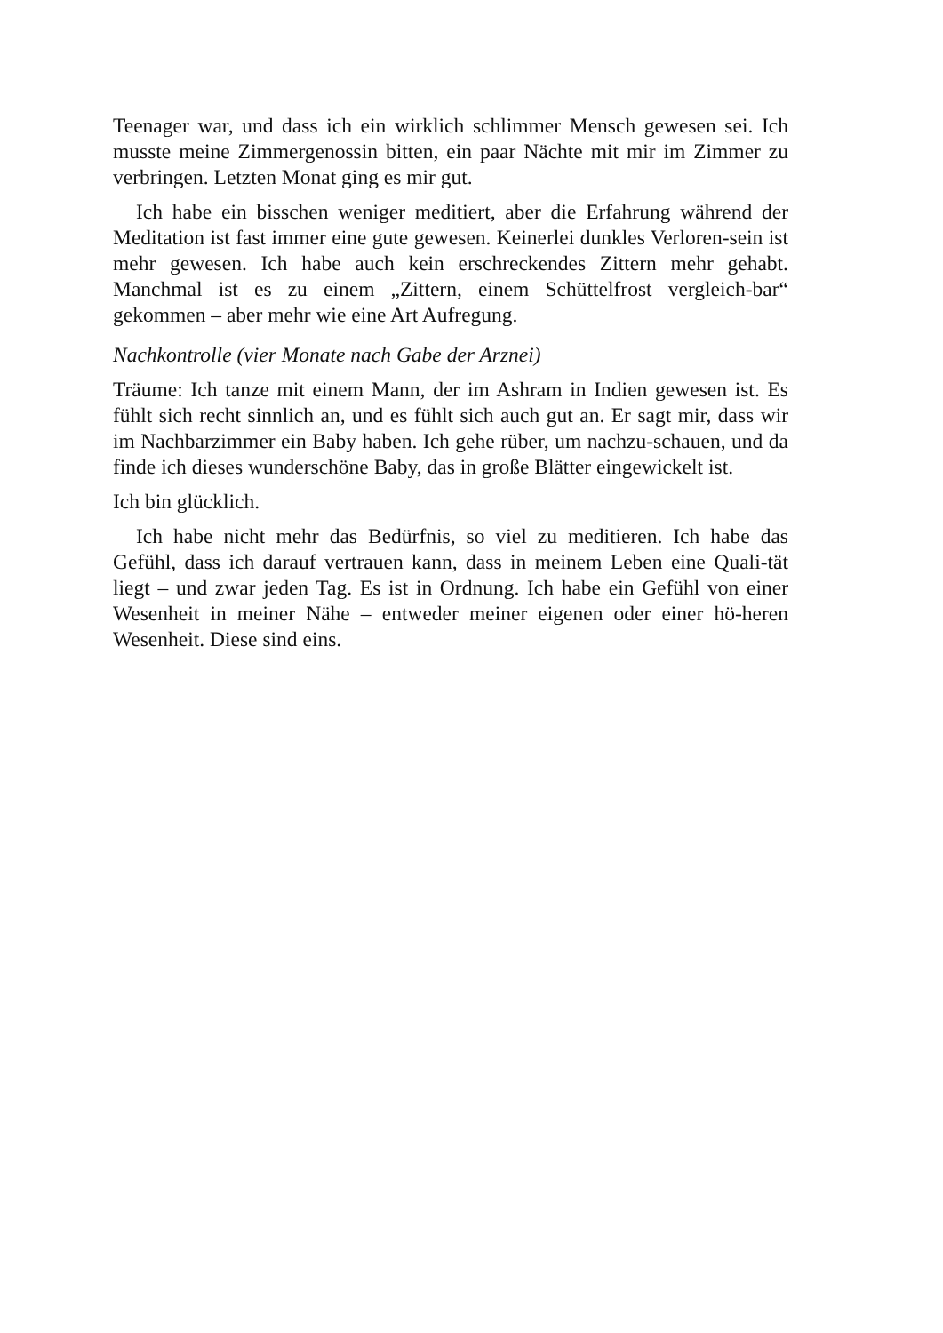Teenager war, und dass ich ein wirklich schlimmer Mensch gewesen sei. Ich musste meine Zimmergenossin bitten, ein paar Nächte mit mir im Zimmer zu verbringen. Letzten Monat ging es mir gut.
Ich habe ein bisschen weniger meditiert, aber die Erfahrung während der Meditation ist fast immer eine gute gewesen. Keinerlei dunkles Verloren-sein ist mehr gewesen. Ich habe auch kein erschreckendes Zittern mehr gehabt. Manchmal ist es zu einem „Zittern, einem Schüttelfrost vergleich-bar“ gekommen – aber mehr wie eine Art Aufregung.
Nachkontrolle (vier Monate nach Gabe der Arznei)
Träume: Ich tanze mit einem Mann, der im Ashram in Indien gewesen ist. Es fühlt sich recht sinnlich an, und es fühlt sich auch gut an. Er sagt mir, dass wir im Nachbarzimmer ein Baby haben. Ich gehe rüber, um nachzu-schauen, und da finde ich dieses wunderschöne Baby, das in große Blätter eingewickelt ist.
Ich bin glücklich.
Ich habe nicht mehr das Bedürfnis, so viel zu meditieren. Ich habe das Gefühl, dass ich darauf vertrauen kann, dass in meinem Leben eine Quali-tät liegt – und zwar jeden Tag. Es ist in Ordnung. Ich habe ein Gefühl von einer Wesenheit in meiner Nähe – entweder meiner eigenen oder einer hö-heren Wesenheit. Diese sind eins.